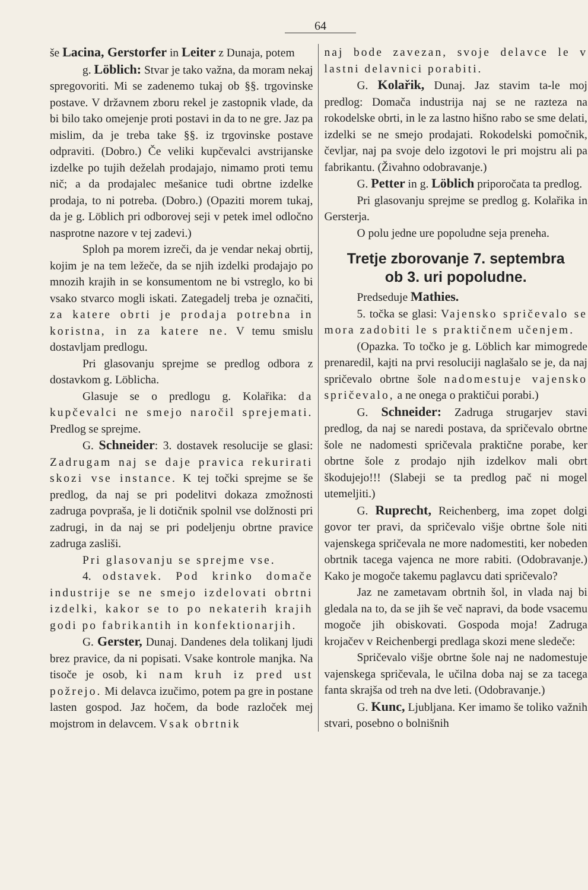64
še Lacina, Gerstorfer in Leiter z Dunaja, potem
g. Löblich: Stvar je tako važna, da moram nekaj spregovoriti. Mi se zadenemo tukaj ob §§. trgovinske postave. V državnem zboru rekel je zastopnik vlade, da bi bilo tako omejenje proti postavi in da to ne gre. Jaz pa mislim, da je treba take §§. iz trgovinske postave odpraviti. (Dobro.) Če veliki kupčevalci avstrijanske izdelke po tujih deželah prodajajo, nimamo proti temu nič; a da prodajalec mešanice tudi obrtne izdelke prodaja, to ni potreba. (Dobro.) (Opaziti morem tukaj, da je g. Löblich pri odborovej seji v petek imel odločno nasprotne nazore v tej zadevi.)
Sploh pa morem izreči, da je vendar nekaj obrtij, kojim je na tem ležeče, da se njih izdelki prodajajo po mnozih krajih in se konsumentom ne bi vstreglo, ko bi vsako stvarco mogli iskati. Zategadelj treba je označiti, za katere obrti je prodaja potrebna in koristna, in za katere ne. V temu smislu dostavljam predlogu.
Pri glasovanju sprejme se predlog odbora z dostavkom g. Löblicha.
Glasuje se o predlogu g. Kolařika: da kupčevalci ne smejo naročil sprejemati. Predlog se sprejme.
G. Schneider: 3. dostavek resolucije se glasi: Zadrugam naj se daje pravica rekurirati skozi vse instance. K tej točki sprejme se še predlog, da naj se pri podelitvi dokaza zmožnosti zadruga povpraša, je li dotičnik spolnil vse dolžnosti pri zadrugi, in da naj se pri podeljenju obrtne pravice zadruga zasliši.
Pri glasovanju se sprejme vse.
4. odstavek. Pod krinko domače industrije se ne smejo izdelovati obrtni izdelki, kakor se to po nekaterih krajih godi po fabrikantih in konfektionarjih.
G. Gerster, Dunaj. Dandenes dela tolikanj ljudi brez pravice, da ni popisati. Vsake kontrole manjka. Na tisoče je osob, ki nam kruh iz pred ust požrejo. Mi delavca izučimo, potem pa gre in postane lasten gospod. Jaz hočem, da bode razloček mej mojstrom in delavcem. Vsak obrtnik
naj bode zavezan, svoje delavce le v lastni delavnici porabiti.
G. Kolařik, Dunaj. Jaz stavim ta-le moj predlog: Domača industrija naj se ne razteza na rokodelske obrti, in le za lastno hišno rabo se sme delati, izdelki se ne smejo prodajati. Rokodelski pomočnik, čevljar, naj pa svoje delo izgotovi le pri mojstru ali pa fabrikantu. (Živahno odobravanje.)
G. Petter in g. Löblich priporočata ta predlog.
Pri glasovanju sprejme se predlog g. Kolařika in Gersterja.
O polu jedne ure popoludne seja preneha.
Tretje zborovanje 7. septembra
ob 3. uri popoludne.
Predseduje Mathies.
5. točka se glasi: Vajensko spričevalo se mora zadobiti le s praktičnem učenjem.
(Opazka. To točko je g. Löblich kar mimogrede prenaredil, kajti na prvi resoluciji naglašalo se je, da naj spričevalo obrtne šole nadomestuje vajensko spričevalo, a ne onega o praktičui porabi.)
G. Schneider: Zadruga strugarjev stavi predlog, da naj se naredi postava, da spričevalo obrtne šole ne nadomesti spričevala praktične porabe, ker obrtne šole z prodajo njih izdelkov mali obrt škodujejo!!! (Slabeji se ta predlog pač ni mogel utemeljiti.)
G. Ruprecht, Reichenberg, ima zopet dolgi govor ter pravi, da spričevalo višje obrtne šole niti vajenskega spričevala ne more nadomestiti, ker nobeden obrtnik tacega vajenca ne more rabiti. (Odobravanje.) Kako je mogoče takemu paglavcu dati spričevalo?
Jaz ne zametavam obrtnih šol, in vlada naj bi gledala na to, da se jih še več napravi, da bode vsacemu mogoče jih obiskovati. Gospoda moja! Zadruga krojačev v Reichenbergi predlaga skozi mene sledeče:
Spričevalo višje obrtne šole naj ne nadomestuje vajenskega spričevala, le učilna doba naj se za tacega fanta skrajša od treh na dve leti. (Odobravanje.)
G. Kunc, Ljubljana. Ker imamo še toliko važnih stvari, posebno o bolnišnih